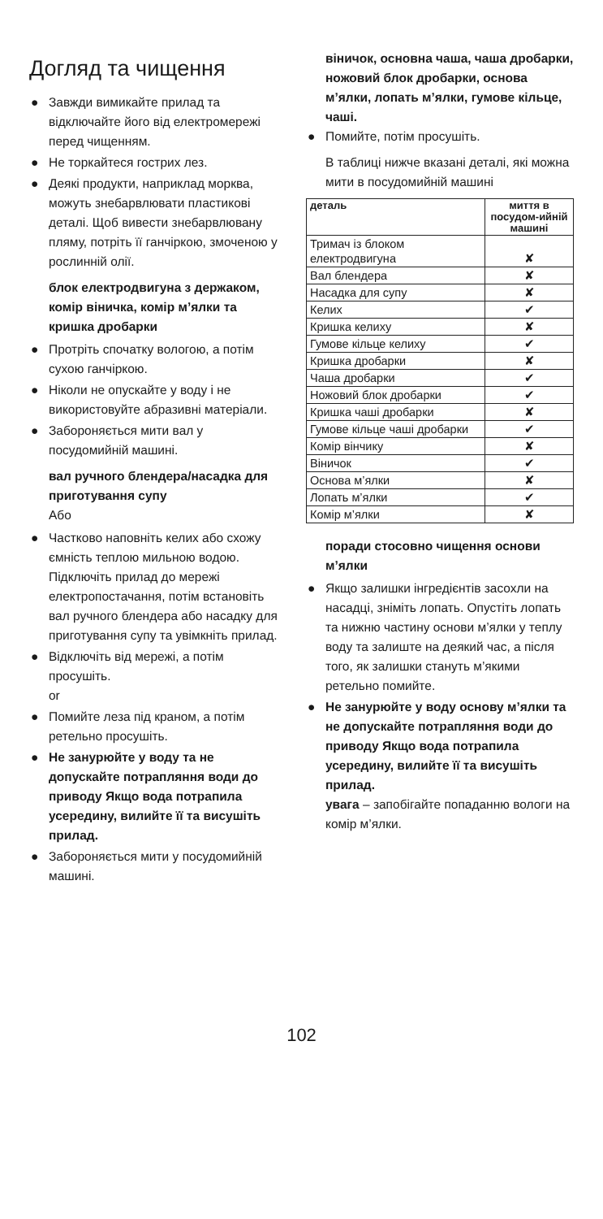Догляд та чищення
● Завжди вимикайте прилад та відключайте його від електромережі перед чищенням.
● Не торкайтеся гострих лез.
● Деякі продукти, наприклад морква, можуть знебарвлювати пластикові деталі. Щоб вивести знебарвлювану пляму, потріть її ганчіркою, змоченою у рослинній олії.
блок електродвигуна з держаком, комір віничка, комір м’ялки та кришка дробарки
● Протріть спочатку вологою, а потім сухою ганчіркою.
● Ніколи не опускайте у воду і не використовуйте абразивні матеріали.
● Забороняється мити вал у посудомийній машині.
вал ручного блендера/насадка для приготування супу
Або
● Частково наповніть келих або схожу ємність теплою мильною водою. Підключіть прилад до мережі електропостачання, потім встановіть вал ручного блендера або насадку для приготування супу та увімкніть прилад.
● Відключіть від мережі, а потім просушіть.
or
● Помийте леза під краном, а потім ретельно просушіть.
● Не занурюйте у воду та не допускайте потрапляння води до приводу Якщо вода потрапила усередину, вилийте її та висушіть прилад.
● Забороняється мити у посудомийній машині.
віничок, основна чаша, чаша дробарки, ножовий блок дробарки, основа м’ялки, лопать м’ялки, гумове кільце, чаші.
● Помийте, потім просушіть.
В таблиці нижче вказані деталі, які можна мити в посудомийній машині
| деталь | миття в посудом-ийній машині |
| --- | --- |
| Тримач із блоком електродвигуна | ✘ |
| Вал блендера | ✘ |
| Насадка для супу | ✘ |
| Келих | ✔ |
| Кришка келиху | ✘ |
| Гумове кільце келиху | ✔ |
| Кришка дробарки | ✘ |
| Чаша дробарки | ✔ |
| Ножовий блок дробарки | ✔ |
| Кришка чаші дробарки | ✘ |
| Гумове кільце чаші дробарки | ✔ |
| Комір вінчику | ✘ |
| Віничок | ✔ |
| Основа м’ялки | ✘ |
| Лопать м’ялки | ✔ |
| Комір м’ялки | ✘ |
поради стосовно чищення основи м’ялки
● Якщо залишки інгредієнтів засохли на насадці, зніміть лопать. Опустіть лопать та нижню частину основи м’ялки у теплу воду та залиште на деякий час, а після того, як залишки стануть м’якими ретельно помийте.
● Не занурюйте у воду основу м’ялки та не допускайте потрапляння води до приводу Якщо вода потрапила усередину, вилийте її та висушіть прилад.
увага – запобігайте попаданню вологи на комір м’ялки.
102